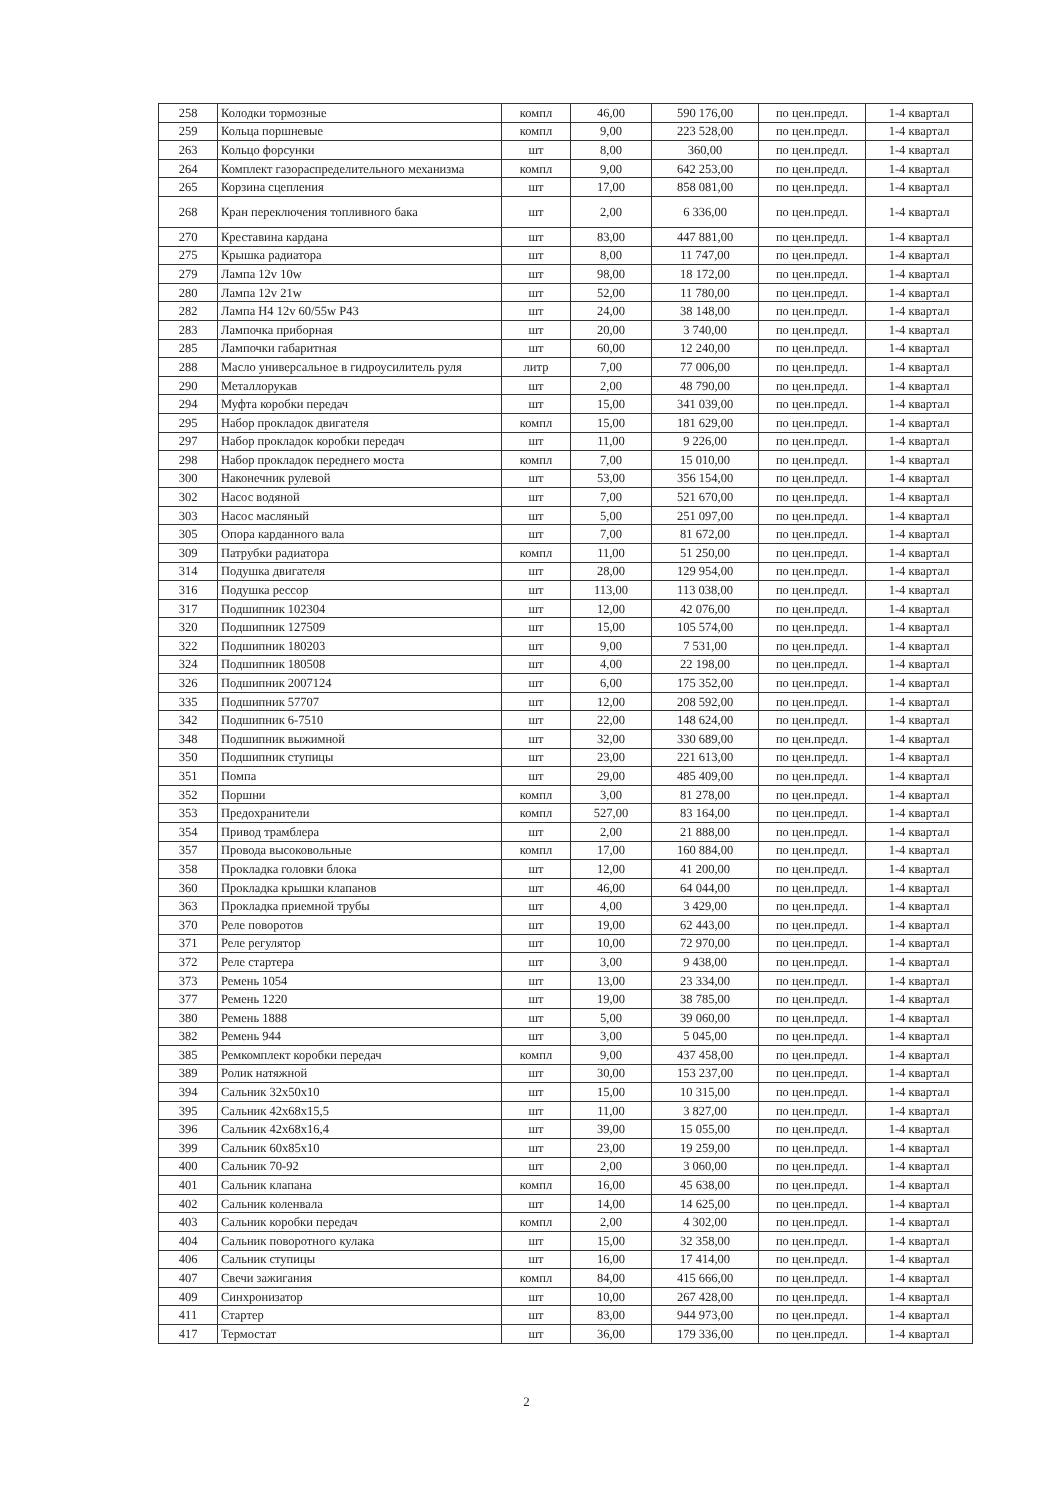| 258 | Колодки тормозные | компл | 46,00 | 590 176,00 | по цен.предл. | 1-4 квартал |
| 259 | Кольца поршневые | компл | 9,00 | 223 528,00 | по цен.предл. | 1-4 квартал |
| 263 | Кольцо форсунки | шт | 8,00 | 360,00 | по цен.предл. | 1-4 квартал |
| 264 | Комплект газораспределительного механизма | компл | 9,00 | 642 253,00 | по цен.предл. | 1-4 квартал |
| 265 | Корзина сцепления | шт | 17,00 | 858 081,00 | по цен.предл. | 1-4 квартал |
| 268 | Кран переключения топливного бака | шт | 2,00 | 6 336,00 | по цен.предл. | 1-4 квартал |
| 270 | Креставина кардана | шт | 83,00 | 447 881,00 | по цен.предл. | 1-4 квартал |
| 275 | Крышка радиатора | шт | 8,00 | 11 747,00 | по цен.предл. | 1-4 квартал |
| 279 | Лампа 12v 10w | шт | 98,00 | 18 172,00 | по цен.предл. | 1-4 квартал |
| 280 | Лампа 12v 21w | шт | 52,00 | 11 780,00 | по цен.предл. | 1-4 квартал |
| 282 | Лампа Н4 12v 60/55w Р43 | шт | 24,00 | 38 148,00 | по цен.предл. | 1-4 квартал |
| 283 | Лампочка приборная | шт | 20,00 | 3 740,00 | по цен.предл. | 1-4 квартал |
| 285 | Лампочки габаритная | шт | 60,00 | 12 240,00 | по цен.предл. | 1-4 квартал |
| 288 | Масло универсальное в гидроусилитель руля | литр | 7,00 | 77 006,00 | по цен.предл. | 1-4 квартал |
| 290 | Металлорукав | шт | 2,00 | 48 790,00 | по цен.предл. | 1-4 квартал |
| 294 | Муфта коробки передач | шт | 15,00 | 341 039,00 | по цен.предл. | 1-4 квартал |
| 295 | Набор прокладок двигателя | компл | 15,00 | 181 629,00 | по цен.предл. | 1-4 квартал |
| 297 | Набор прокладок коробки передач | шт | 11,00 | 9 226,00 | по цен.предл. | 1-4 квартал |
| 298 | Набор прокладок переднего моста | компл | 7,00 | 15 010,00 | по цен.предл. | 1-4 квартал |
| 300 | Наконечник рулевой | шт | 53,00 | 356 154,00 | по цен.предл. | 1-4 квартал |
| 302 | Насос водяной | шт | 7,00 | 521 670,00 | по цен.предл. | 1-4 квартал |
| 303 | Насос масляный | шт | 5,00 | 251 097,00 | по цен.предл. | 1-4 квартал |
| 305 | Опора карданного вала | шт | 7,00 | 81 672,00 | по цен.предл. | 1-4 квартал |
| 309 | Патрубки радиатора | компл | 11,00 | 51 250,00 | по цен.предл. | 1-4 квартал |
| 314 | Подушка двигателя | шт | 28,00 | 129 954,00 | по цен.предл. | 1-4 квартал |
| 316 | Подушка рессор | шт | 113,00 | 113 038,00 | по цен.предл. | 1-4 квартал |
| 317 | Подшипник 102304 | шт | 12,00 | 42 076,00 | по цен.предл. | 1-4 квартал |
| 320 | Подшипник 127509 | шт | 15,00 | 105 574,00 | по цен.предл. | 1-4 квартал |
| 322 | Подшипник 180203 | шт | 9,00 | 7 531,00 | по цен.предл. | 1-4 квартал |
| 324 | Подшипник 180508 | шт | 4,00 | 22 198,00 | по цен.предл. | 1-4 квартал |
| 326 | Подшипник 2007124 | шт | 6,00 | 175 352,00 | по цен.предл. | 1-4 квартал |
| 335 | Подшипник 57707 | шт | 12,00 | 208 592,00 | по цен.предл. | 1-4 квартал |
| 342 | Подшипник 6-7510 | шт | 22,00 | 148 624,00 | по цен.предл. | 1-4 квартал |
| 348 | Подшипник выжимной | шт | 32,00 | 330 689,00 | по цен.предл. | 1-4 квартал |
| 350 | Подшипник ступицы | шт | 23,00 | 221 613,00 | по цен.предл. | 1-4 квартал |
| 351 | Помпа | шт | 29,00 | 485 409,00 | по цен.предл. | 1-4 квартал |
| 352 | Поршни | компл | 3,00 | 81 278,00 | по цен.предл. | 1-4 квартал |
| 353 | Предохранители | компл | 527,00 | 83 164,00 | по цен.предл. | 1-4 квартал |
| 354 | Привод трамблера | шт | 2,00 | 21 888,00 | по цен.предл. | 1-4 квартал |
| 357 | Провода высоковольные | компл | 17,00 | 160 884,00 | по цен.предл. | 1-4 квартал |
| 358 | Прокладка головки блока | шт | 12,00 | 41 200,00 | по цен.предл. | 1-4 квартал |
| 360 | Прокладка крышки клапанов | шт | 46,00 | 64 044,00 | по цен.предл. | 1-4 квартал |
| 363 | Прокладка приемной трубы | шт | 4,00 | 3 429,00 | по цен.предл. | 1-4 квартал |
| 370 | Реле поворотов | шт | 19,00 | 62 443,00 | по цен.предл. | 1-4 квартал |
| 371 | Реле регулятор | шт | 10,00 | 72 970,00 | по цен.предл. | 1-4 квартал |
| 372 | Реле стартера | шт | 3,00 | 9 438,00 | по цен.предл. | 1-4 квартал |
| 373 | Ремень 1054 | шт | 13,00 | 23 334,00 | по цен.предл. | 1-4 квартал |
| 377 | Ремень 1220 | шт | 19,00 | 38 785,00 | по цен.предл. | 1-4 квартал |
| 380 | Ремень 1888 | шт | 5,00 | 39 060,00 | по цен.предл. | 1-4 квартал |
| 382 | Ремень 944 | шт | 3,00 | 5 045,00 | по цен.предл. | 1-4 квартал |
| 385 | Ремкомплект коробки передач | компл | 9,00 | 437 458,00 | по цен.предл. | 1-4 квартал |
| 389 | Ролик натяжной | шт | 30,00 | 153 237,00 | по цен.предл. | 1-4 квартал |
| 394 | Сальник 32х50х10 | шт | 15,00 | 10 315,00 | по цен.предл. | 1-4 квартал |
| 395 | Сальник 42х68х15,5 | шт | 11,00 | 3 827,00 | по цен.предл. | 1-4 квартал |
| 396 | Сальник 42х68х16,4 | шт | 39,00 | 15 055,00 | по цен.предл. | 1-4 квартал |
| 399 | Сальник 60х85х10 | шт | 23,00 | 19 259,00 | по цен.предл. | 1-4 квартал |
| 400 | Сальник 70-92 | шт | 2,00 | 3 060,00 | по цен.предл. | 1-4 квартал |
| 401 | Сальник клапана | компл | 16,00 | 45 638,00 | по цен.предл. | 1-4 квартал |
| 402 | Сальник коленвала | шт | 14,00 | 14 625,00 | по цен.предл. | 1-4 квартал |
| 403 | Сальник коробки передач | компл | 2,00 | 4 302,00 | по цен.предл. | 1-4 квартал |
| 404 | Сальник поворотного кулака | шт | 15,00 | 32 358,00 | по цен.предл. | 1-4 квартал |
| 406 | Сальник ступицы | шт | 16,00 | 17 414,00 | по цен.предл. | 1-4 квартал |
| 407 | Свечи зажигания | компл | 84,00 | 415 666,00 | по цен.предл. | 1-4 квартал |
| 409 | Синхронизатор | шт | 10,00 | 267 428,00 | по цен.предл. | 1-4 квартал |
| 411 | Стартер | шт | 83,00 | 944 973,00 | по цен.предл. | 1-4 квартал |
| 417 | Термостат | шт | 36,00 | 179 336,00 | по цен.предл. | 1-4 квартал |
2